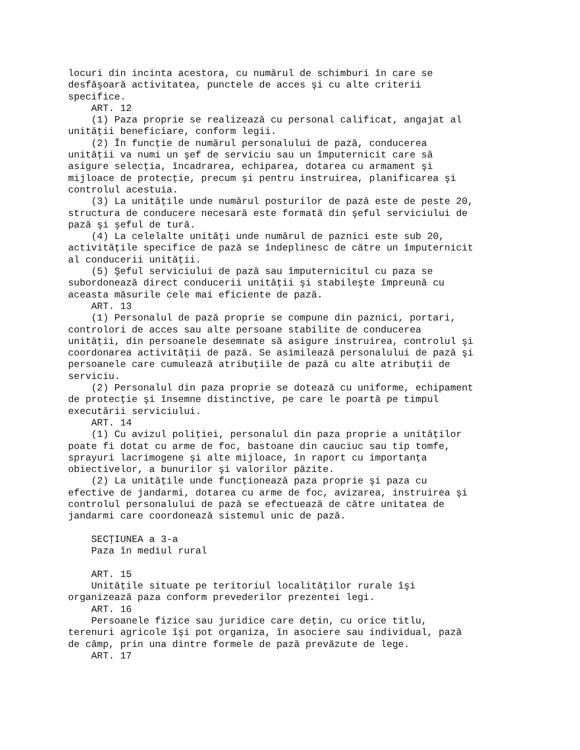locuri din incinta acestora, cu numărul de schimburi în care se
desfăşoară activitatea, punctele de acces şi cu alte criterii
specifice.
    ART. 12
    (1) Paza proprie se realizează cu personal calificat, angajat al
unităţii beneficiare, conform legii.
    (2) În funcţie de numărul personalului de pază, conducerea
unităţii va numi un şef de serviciu sau un împuternicit care să
asigure selecţia, încadrarea, echiparea, dotarea cu armament şi
mijloace de protecţie, precum şi pentru instruirea, planificarea şi
controlul acestuia.
    (3) La unităţile unde numărul posturilor de pază este de peste 20,
structura de conducere necesară este formată din şeful serviciului de
pază şi şeful de tură.
    (4) La celelalte unităţi unde numărul de paznici este sub 20,
activităţile specifice de pază se îndeplinesc de către un împuternicit
al conducerii unităţii.
    (5) Şeful serviciului de pază sau împuternicitul cu paza se
subordonează direct conducerii unităţii şi stabileşte împreună cu
aceasta măsurile cele mai eficiente de pază.
    ART. 13
    (1) Personalul de pază proprie se compune din paznici, portari,
controlori de acces sau alte persoane stabilite de conducerea
unităţii, din persoanele desemnate să asigure instruirea, controlul şi
coordonarea activităţii de pază. Se asimilează personalului de pază şi
persoanele care cumulează atribuţiile de pază cu alte atribuţii de
serviciu.
    (2) Personalul din paza proprie se dotează cu uniforme, echipament
de protecţie şi însemne distinctive, pe care le poartă pe timpul
executării serviciului.
    ART. 14
    (1) Cu avizul poliţiei, personalul din paza proprie a unităţilor
poate fi dotat cu arme de foc, bastoane din cauciuc sau tip tomfe,
sprayuri lacrimogene şi alte mijloace, în raport cu importanţa
obiectivelor, a bunurilor şi valorilor păzite.
    (2) La unităţile unde funcţionează paza proprie şi paza cu
efective de jandarmi, dotarea cu arme de foc, avizarea, instruirea şi
controlul personalului de pază se efectuează de către unitatea de
jandarmi care coordonează sistemul unic de pază.

    SECŢIUNEA a 3-a
    Paza în mediul rural

    ART. 15
    Unităţile situate pe teritoriul localităţilor rurale îşi
organizează paza conform prevederilor prezentei legi.
    ART. 16
    Persoanele fizice sau juridice care deţin, cu orice titlu,
terenuri agricole îşi pot organiza, în asociere sau individual, pază
de câmp, prin una dintre formele de pază prevăzute de lege.
    ART. 17